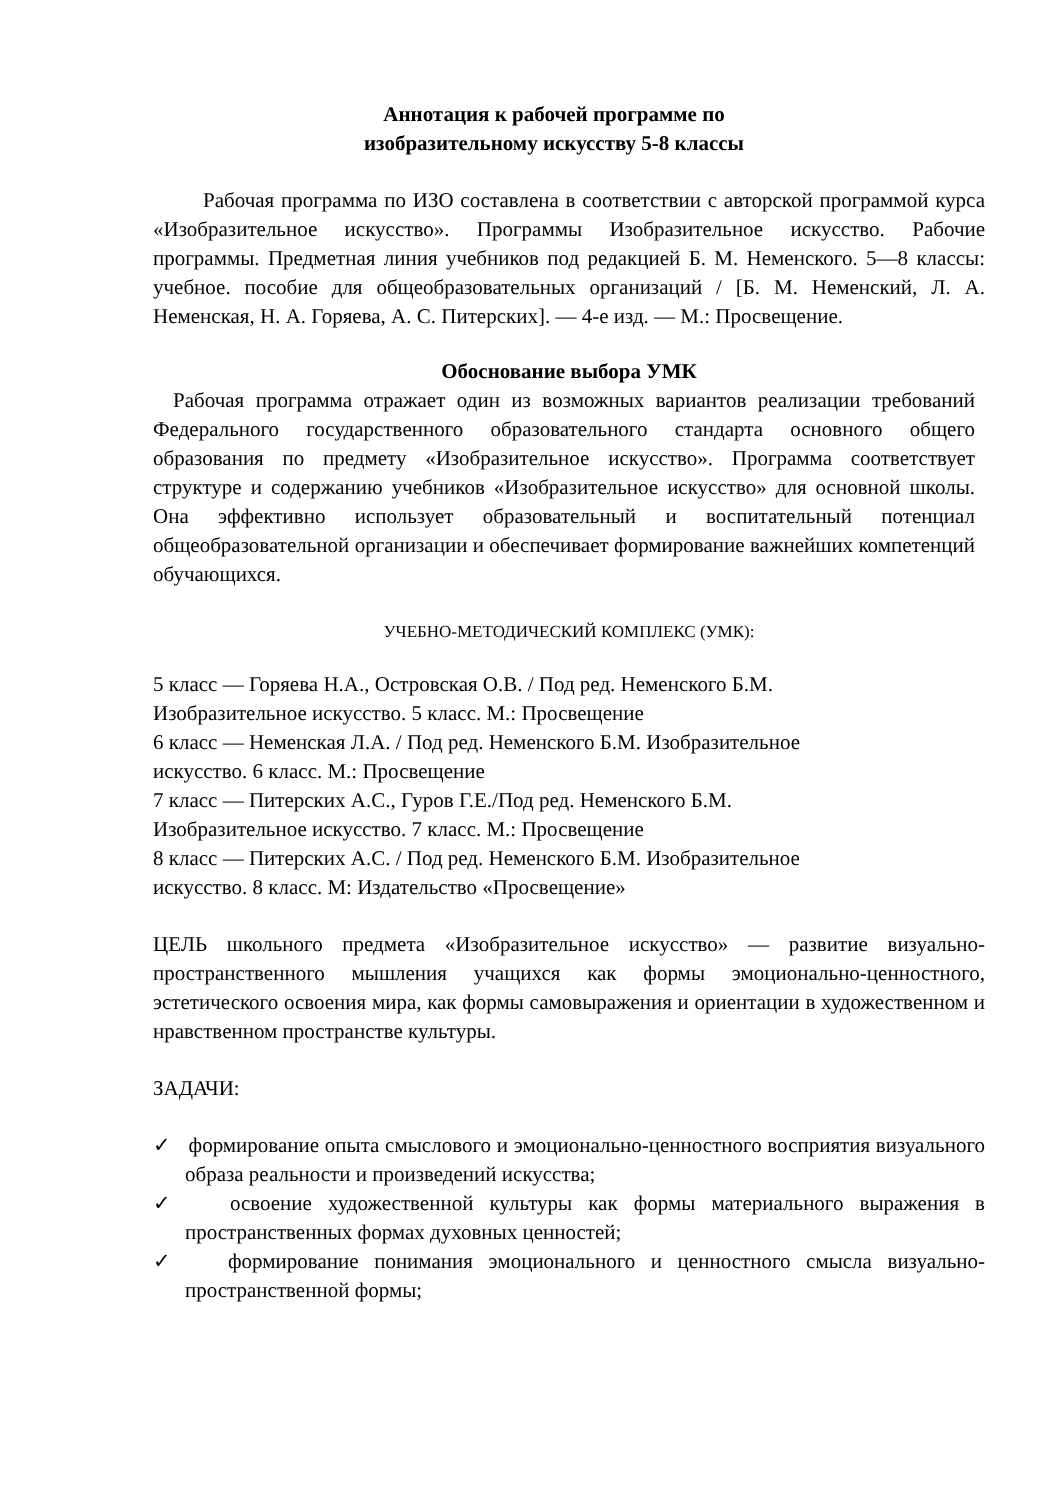Аннотация к рабочей программе по
изобразительному искусству 5-8 классы
Рабочая программа по ИЗО составлена в соответствии с авторской программой курса «Изобразительное искусство». Программы Изобразительное искусство. Рабочие программы. Предметная линия учебников под редакцией Б. М. Неменского. 5—8 классы: учебное. пособие для общеобразовательных организаций / [Б. М. Неменский, Л. А. Неменская, Н. А. Горяева, А. С. Питерских]. — 4-е изд. — М.: Просвещение.
Обоснование выбора УМК
Рабочая программа отражает один из возможных вариантов реализации требований Федерального государственного образовательного стандарта основного общего образования по предмету «Изобразительное искусство». Программа соответствует структуре и содержанию учебников «Изобразительное искусство» для основной школы. Она эффективно использует образовательный и воспитательный потенциал общеобразовательной организации и обеспечивает формирование важнейших компетенций обучающихся.
УЧЕБНО-МЕТОДИЧЕСКИЙ КОМПЛЕКС (УМК):
5 класс — Горяева Н.А., Островская О.В. / Под ред. Неменского Б.М.
Изобразительное искусство. 5 класс. М.: Просвещение
6 класс — Неменская Л.А. / Под ред. Неменского Б.М. Изобразительное
искусство. 6 класс. М.: Просвещение
7 класс — Питерских А.С., Гуров Г.Е./Под ред. Неменского Б.М.
Изобразительное искусство. 7 класс. М.: Просвещение
8 класс — Питерских А.С. / Под ред. Неменского Б.М. Изобразительное
искусство. 8 класс. М: Издательство «Просвещение»
ЦЕЛЬ школьного предмета «Изобразительное искусство» — развитие визуально-пространственного мышления учащихся как формы эмоционально-ценностного, эстетического освоения мира, как формы самовыражения и ориентации в художественном и нравственном пространстве культуры.
ЗАДАЧИ:
✓ формирование опыта смыслового и эмоционально-ценностного восприятия визуального образа реальности и произведений искусства;
✓ освоение художественной культуры как формы материального выражения в пространственных формах духовных ценностей;
✓ формирование понимания эмоционального и ценностного смысла визуально-пространственной формы;